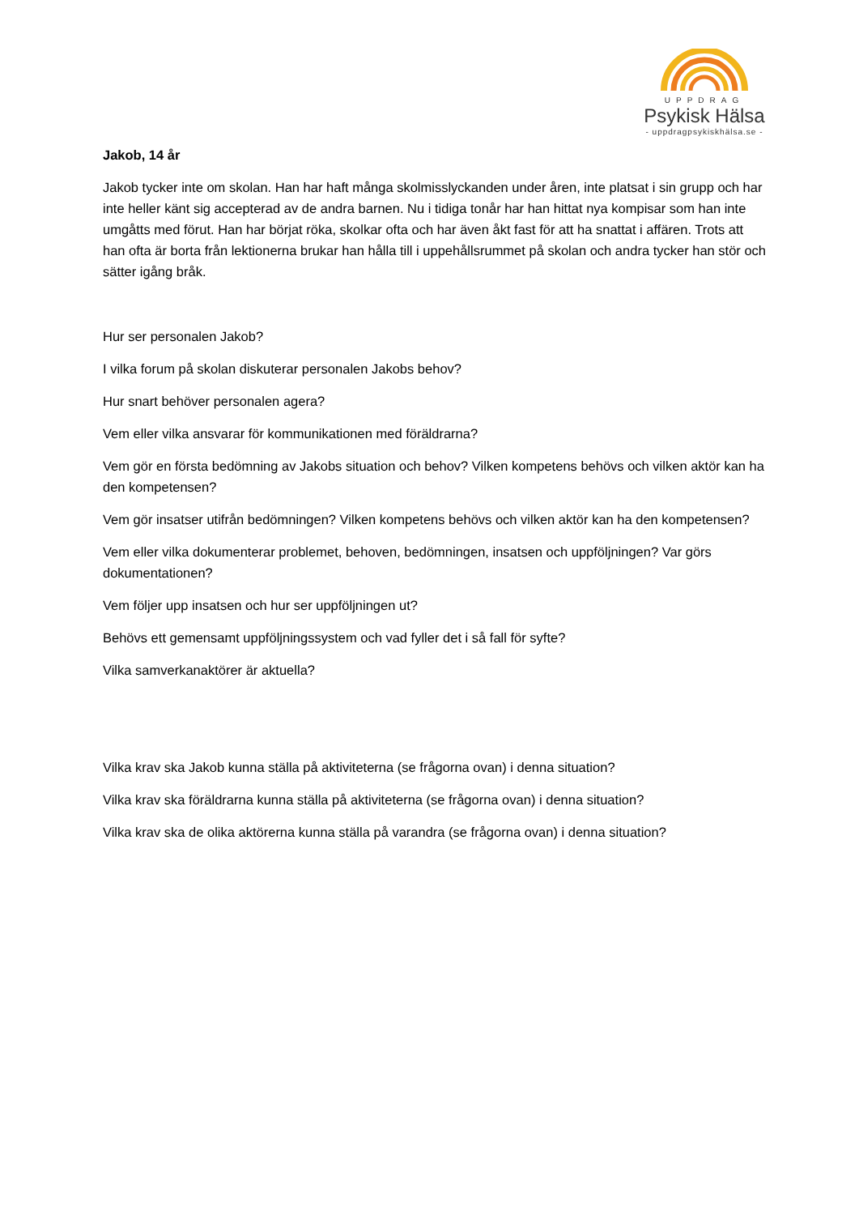UPPDRAG
Psykisk Hälsa
- uppdragpsykiskhälsa.se -
Jakob, 14 år
Jakob tycker inte om skolan. Han har haft många skolmisslyckanden under åren, inte platsat i sin grupp och har inte heller känt sig accepterad av de andra barnen. Nu i tidiga tonår har han hittat nya kompisar som han inte umgåtts med förut. Han har börjat röka, skolkar ofta och har även åkt fast för att ha snattat i affären. Trots att han ofta är borta från lektionerna brukar han hålla till i uppehållsrummet på skolan och andra tycker han stör och sätter igång bråk.
Hur ser personalen Jakob?
I vilka forum på skolan diskuterar personalen Jakobs behov?
Hur snart behöver personalen agera?
Vem eller vilka ansvarar för kommunikationen med föräldrarna?
Vem gör en första bedömning av Jakobs situation och behov? Vilken kompetens behövs och vilken aktör kan ha den kompetensen?
Vem gör insatser utifrån bedömningen? Vilken kompetens behövs och vilken aktör kan ha den kompetensen?
Vem eller vilka dokumenterar problemet, behoven, bedömningen, insatsen och uppföljningen? Var görs dokumentationen?
Vem följer upp insatsen och hur ser uppföljningen ut?
Behövs ett gemensamt uppföljningssystem och vad fyller det i så fall för syfte?
Vilka samverkanaktörer är aktuella?
Vilka krav ska Jakob kunna ställa på aktiviteterna (se frågorna ovan) i denna situation?
Vilka krav ska föräldrarna kunna ställa på aktiviteterna (se frågorna ovan) i denna situation?
Vilka krav ska de olika aktörerna kunna ställa på varandra (se frågorna ovan) i denna situation?